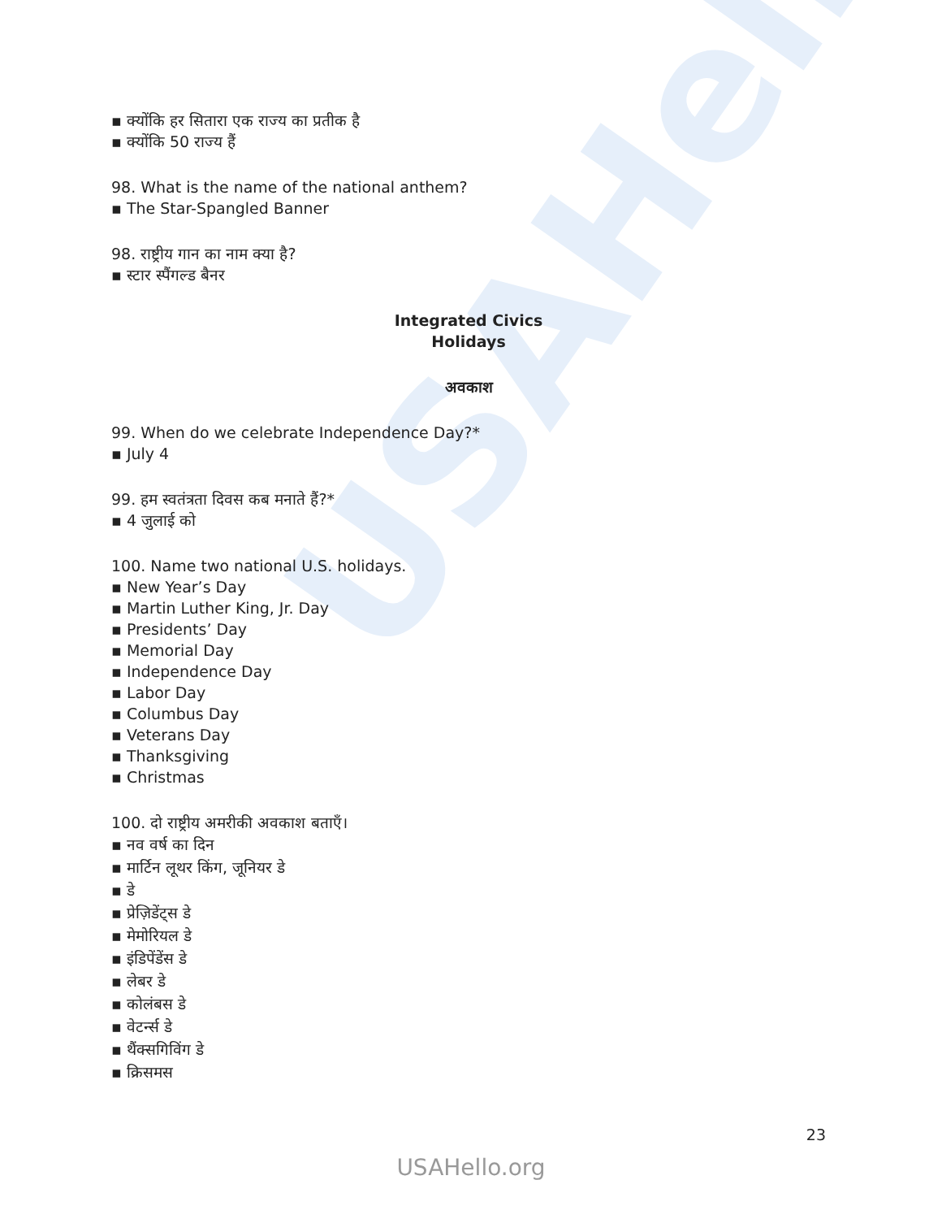USAHello
▪ क्योंकि हर सितारा एक राज्य का प्रतीक है
▪ क्योंकि 50 राज्य हैं
98. What is the name of the national anthem?
▪ The Star-Spangled Banner
98. राष्ट्रीय गान का नाम क्या है?
▪ स्टार स्पैंगल्ड बैनर
Integrated Civics
Holidays
अवकाश
99. When do we celebrate Independence Day?*
▪ July 4
99. हम स्वतंत्रता दिवस कब मनाते हैं?*
▪ 4 जुलाई को
100. Name two national U.S. holidays.
▪ New Year’s Day
▪ Martin Luther King, Jr. Day
▪ Presidents’ Day
▪ Memorial Day
▪ Independence Day
▪ Labor Day
▪ Columbus Day
▪ Veterans Day
▪ Thanksgiving
▪ Christmas
100. दो राष्ट्रीय अमरीकी अवकाश बताएँ।
▪ नव वर्ष का दिन
▪ मार्टिन लूथर किंग, जूनियर डे
▪ डे
▪ प्रेज़िडेंट्स डे
▪ मेमोरियल डे
▪ इंडिपेंडेंस डे
▪ लेबर डे
▪ कोलंबस डे
▪ वेटर्न्स डे
▪ थैंक्सगिविंग डे
▪ क्रिसमस
23
USAHello.org